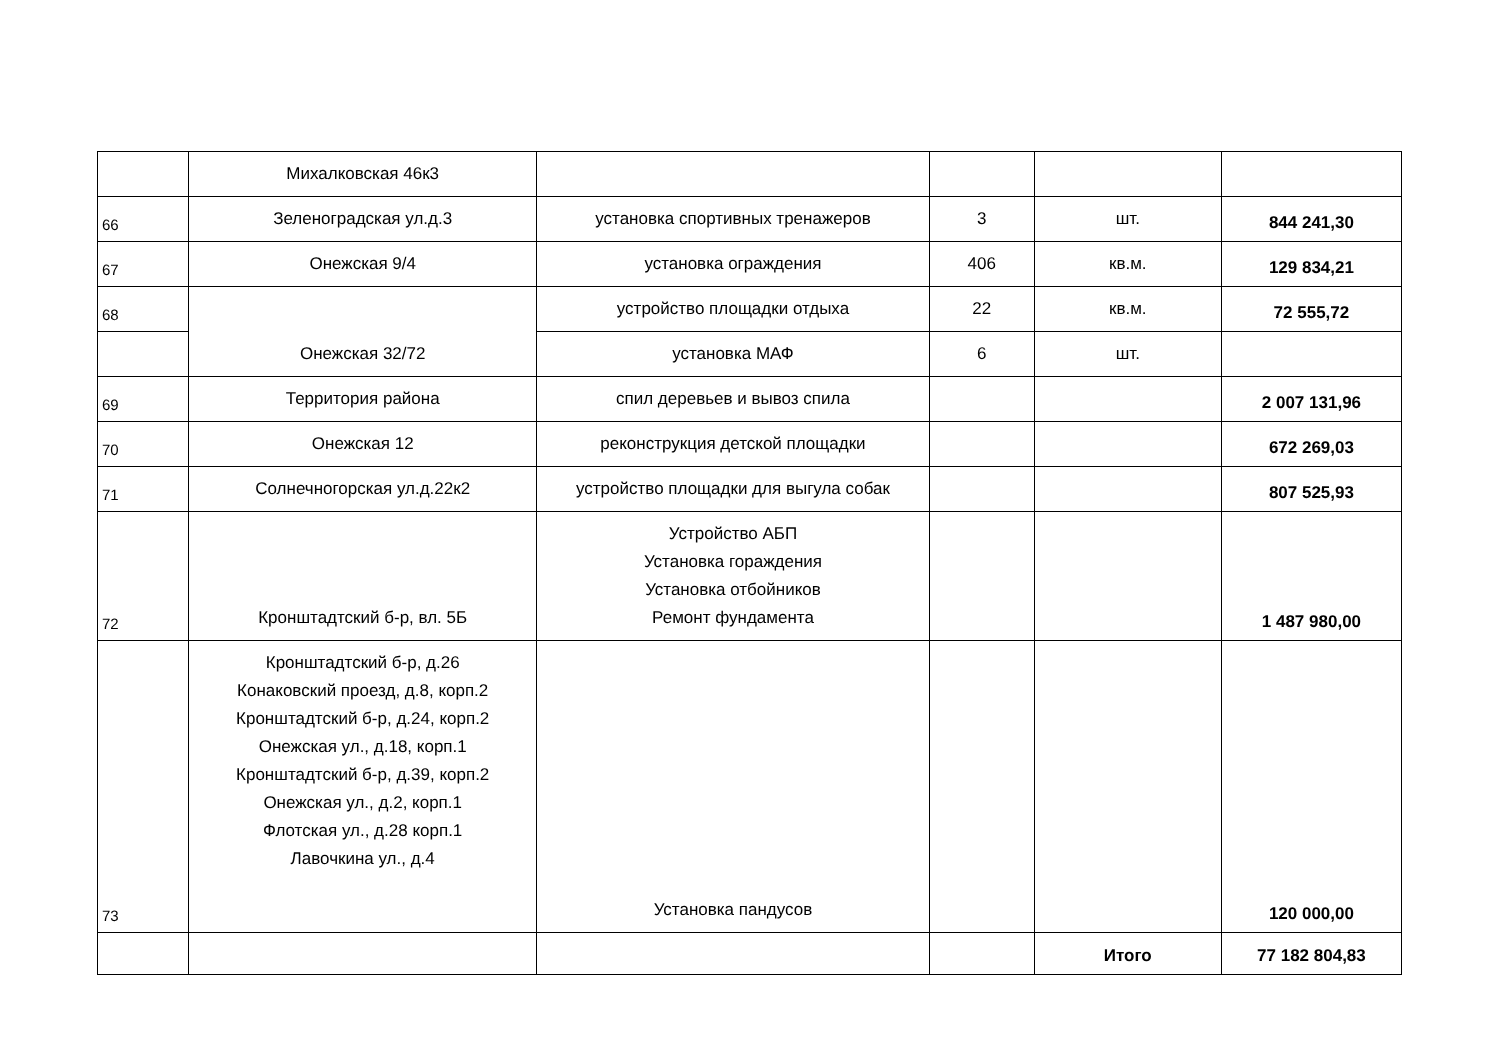| | Михалковская 46к3 | | | | |
| 66 | Зеленоградская ул.д.3 | установка спортивных тренажеров | 3 | шт. | 844 241,30 |
| 67 | Онежская 9/4 | установка ограждения | 406 | кв.м. | 129 834,21 |
| 68 | Онежская 32/72 | устройство площадки отдыха | 22 | кв.м. | 72 555,72 |
| | | установка МАФ | 6 | шт. | |
| 69 | Территория района | спил деревьев и вывоз спила | | | 2 007 131,96 |
| 70 | Онежская 12 | реконструкция детской площадки | | | 672 269,03 |
| 71 | Солнечногорская ул.д.22к2 | устройство площадки для выгула собак | | | 807 525,93 |
| 72 | Кронштадтский б-р, вл. 5Б | Устройство АБП Установка гораждения Установка отбойников Ремонт фундамента | | | 1 487 980,00 |
| 73 | Кронштадтский б-р, д.26 Конаковский проезд, д.8, корп.2 Кронштадтский б-р, д.24, корп.2 Онежская ул., д.18, корп.1 Кронштадтский б-р, д.39, корп.2 Онежская ул., д.2, корп.1 Флотская ул., д.28 корп.1 Лавочкина ул., д.4 | Установка пандусов | | | 120 000,00 |
| | | | | Итого | 77 182 804,83 |